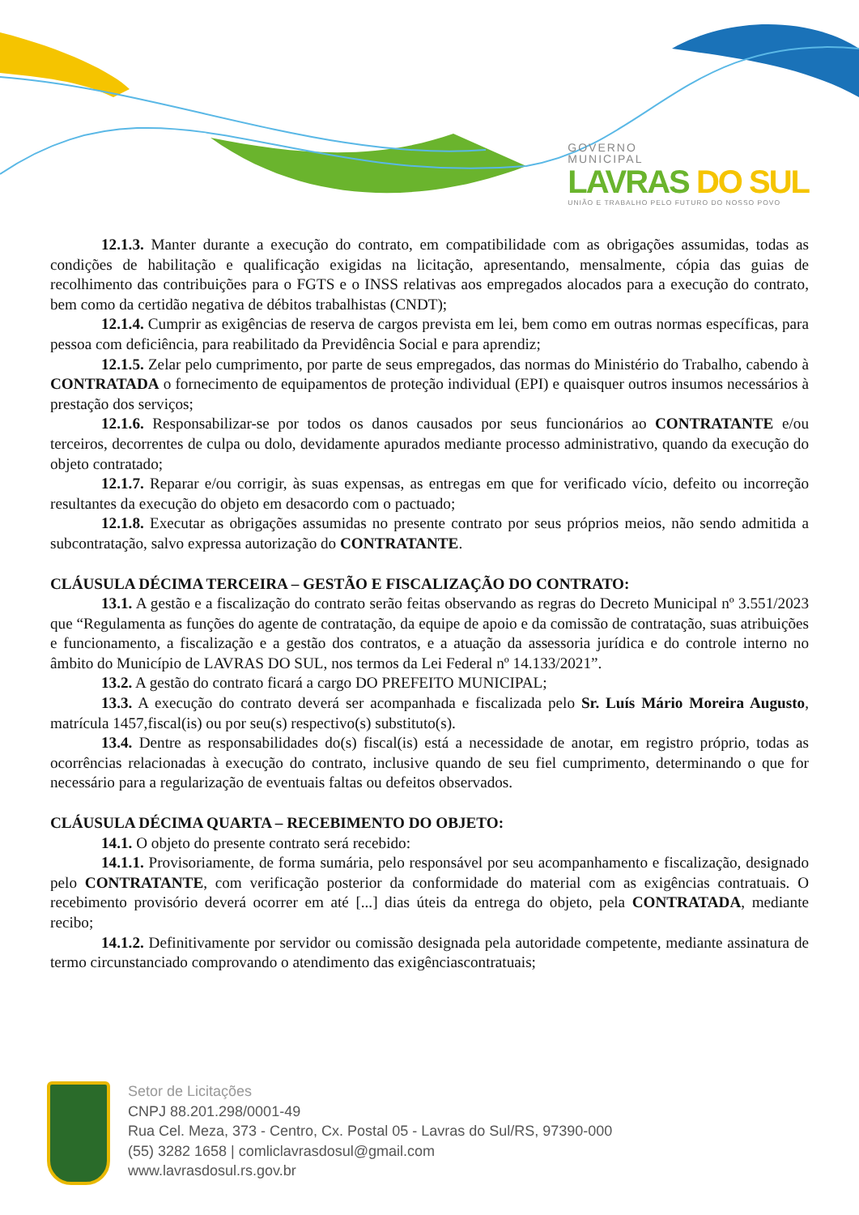GOVERNO
MUNICIPAL
LAVRAS DO SUL
UNIÃO E TRABALHO PELO FUTURO DO NOSSO POVO
12.1.3. Manter durante a execução do contrato, em compatibilidade com as obrigações assumidas, todas as condições de habilitação e qualificação exigidas na licitação, apresentando, mensalmente, cópia das guias de recolhimento das contribuições para o FGTS e o INSS relativas aos empregados alocados para a execução do contrato, bem como da certidão negativa de débitos trabalhistas (CNDT);
12.1.4. Cumprir as exigências de reserva de cargos prevista em lei, bem como em outras normas específicas, para pessoa com deficiência, para reabilitado da Previdência Social e para aprendiz;
12.1.5. Zelar pelo cumprimento, por parte de seus empregados, das normas do Ministério do Trabalho, cabendo à CONTRATADA o fornecimento de equipamentos de proteção individual (EPI) e quaisquer outros insumos necessários à prestação dos serviços;
12.1.6. Responsabilizar-se por todos os danos causados por seus funcionários ao CONTRATANTE e/ou terceiros, decorrentes de culpa ou dolo, devidamente apurados mediante processo administrativo, quando da execução do objeto contratado;
12.1.7. Reparar e/ou corrigir, às suas expensas, as entregas em que for verificado vício, defeito ou incorreção resultantes da execução do objeto em desacordo com o pactuado;
12.1.8. Executar as obrigações assumidas no presente contrato por seus próprios meios, não sendo admitida a subcontratação, salvo expressa autorização do CONTRATANTE.
CLÁUSULA DÉCIMA TERCEIRA – GESTÃO E FISCALIZAÇÃO DO CONTRATO:
13.1. A gestão e a fiscalização do contrato serão feitas observando as regras do Decreto Municipal nº 3.551/2023 que “Regulamenta as funções do agente de contratação, da equipe de apoio e da comissão de contratação, suas atribuições e funcionamento, a fiscalização e a gestão dos contratos, e a atuação da assessoria jurídica e do controle interno no âmbito do Município de LAVRAS DO SUL, nos termos da Lei Federal nº 14.133/2021”.
13.2. A gestão do contrato ficará a cargo DO PREFEITO MUNICIPAL;
13.3. A execução do contrato deverá ser acompanhada e fiscalizada pelo Sr. Luís Mário Moreira Augusto, matrícula 1457,fiscal(is) ou por seu(s) respectivo(s) substituto(s).
13.4. Dentre as responsabilidades do(s) fiscal(is) está a necessidade de anotar, em registro próprio, todas as ocorrências relacionadas à execução do contrato, inclusive quando de seu fiel cumprimento, determinando o que for necessário para a regularização de eventuais faltas ou defeitos observados.
CLÁUSULA DÉCIMA QUARTA – RECEBIMENTO DO OBJETO:
14.1. O objeto do presente contrato será recebido:
14.1.1. Provisoriamente, de forma sumária, pelo responsável por seu acompanhamento e fiscalização, designado pelo CONTRATANTE, com verificação posterior da conformidade do material com as exigências contratuais. O recebimento provisório deverá ocorrer em até [...] dias úteis da entrega do objeto, pela CONTRATADA, mediante recibo;
14.1.2. Definitivamente por servidor ou comissão designada pela autoridade competente, mediante assinatura de termo circunstanciado comprovando o atendimento das exigênciascontratuais;
Setor de Licitações
CNPJ 88.201.298/0001-49
Rua Cel. Meza, 373 - Centro, Cx. Postal 05 - Lavras do Sul/RS, 97390-000
(55) 3282 1658 | comliclavrasdosul@gmail.com
www.lavrasdosul.rs.gov.br